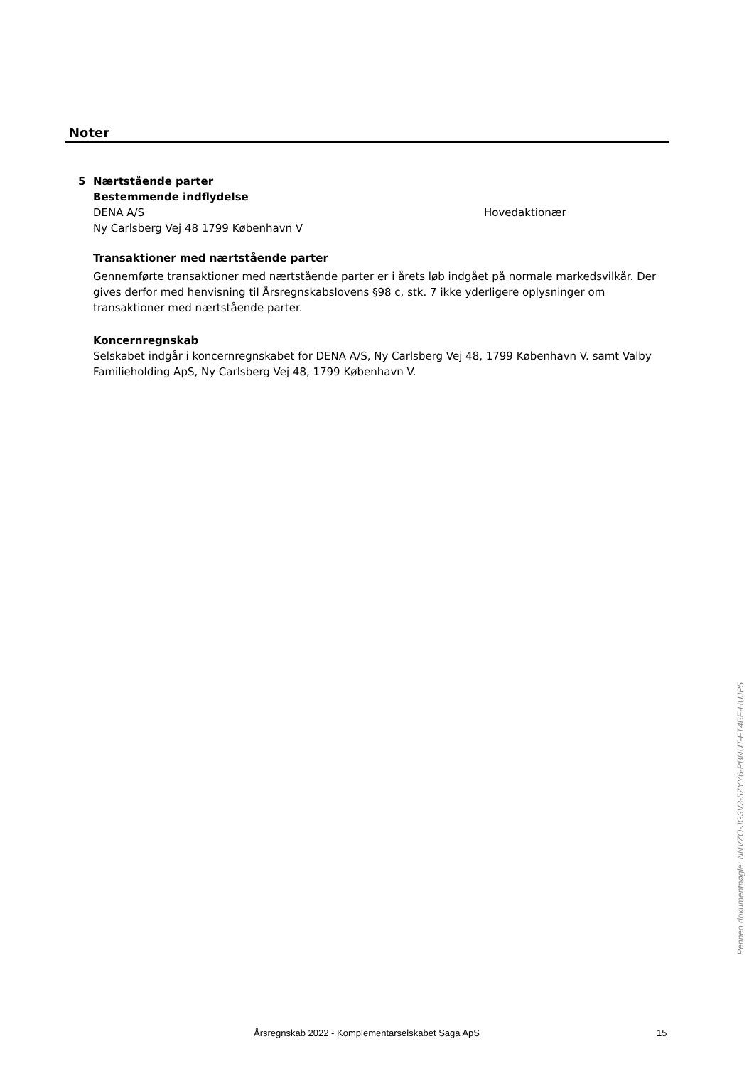Noter
5 Nærtstående parter
Bestemmende indflydelse
DENA A/S Hovedaktionær
Ny Carlsberg Vej 48 1799 København V
Transaktioner med nærtstående parter
Gennemførte transaktioner med nærtstående parter er i årets løb indgået på normale markedsvilkår. Der gives derfor med henvisning til Årsregnskabslovens §98 c, stk. 7 ikke yderligere oplysninger om transaktioner med nærtstående parter.
Koncernregnskab
Selskabet indgår i koncernregnskabet for DENA A/S, Ny Carlsberg Vej 48, 1799 København V. samt Valby Familieholding ApS, Ny Carlsberg Vej 48, 1799 København V.
Penneo dokumentnøgle: NNVZO-JG3V3-5ZYY6-PBNUT-FT4BF-HUJP5
Årsregnskab 2022 - Komplementarselskabet Saga ApS 15